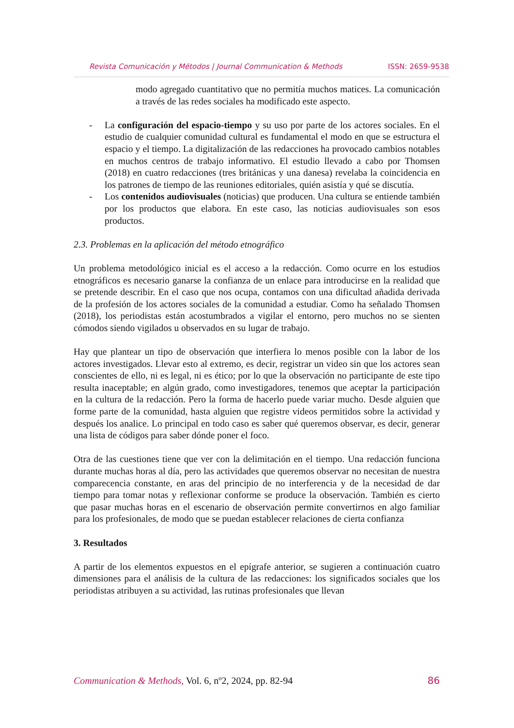Revista Comunicación y Métodos | Journal Communication & Methods ISSN: 2659-9538
modo agregado cuantitativo que no permitía muchos matices. La comunicación a través de las redes sociales ha modificado este aspecto.
- La configuración del espacio-tiempo y su uso por parte de los actores sociales. En el estudio de cualquier comunidad cultural es fundamental el modo en que se estructura el espacio y el tiempo. La digitalización de las redacciones ha provocado cambios notables en muchos centros de trabajo informativo. El estudio llevado a cabo por Thomsen (2018) en cuatro redacciones (tres británicas y una danesa) revelaba la coincidencia en los patrones de tiempo de las reuniones editoriales, quién asistía y qué se discutía.
- Los contenidos audiovisuales (noticias) que producen. Una cultura se entiende también por los productos que elabora. En este caso, las noticias audiovisuales son esos productos.
2.3. Problemas en la aplicación del método etnográfico
Un problema metodológico inicial es el acceso a la redacción. Como ocurre en los estudios etnográficos es necesario ganarse la confianza de un enlace para introducirse en la realidad que se pretende describir. En el caso que nos ocupa, contamos con una dificultad añadida derivada de la profesión de los actores sociales de la comunidad a estudiar. Como ha señalado Thomsen (2018), los periodistas están acostumbrados a vigilar el entorno, pero muchos no se sienten cómodos siendo vigilados u observados en su lugar de trabajo.
Hay que plantear un tipo de observación que interfiera lo menos posible con la labor de los actores investigados. Llevar esto al extremo, es decir, registrar un video sin que los actores sean conscientes de ello, ni es legal, ni es ético; por lo que la observación no participante de este tipo resulta inaceptable; en algún grado, como investigadores, tenemos que aceptar la participación en la cultura de la redacción. Pero la forma de hacerlo puede variar mucho. Desde alguien que forme parte de la comunidad, hasta alguien que registre videos permitidos sobre la actividad y después los analice. Lo principal en todo caso es saber qué queremos observar, es decir, generar una lista de códigos para saber dónde poner el foco.
Otra de las cuestiones tiene que ver con la delimitación en el tiempo. Una redacción funciona durante muchas horas al día, pero las actividades que queremos observar no necesitan de nuestra comparecencia constante, en aras del principio de no interferencia y de la necesidad de dar tiempo para tomar notas y reflexionar conforme se produce la observación. También es cierto que pasar muchas horas en el escenario de observación permite convertirnos en algo familiar para los profesionales, de modo que se puedan establecer relaciones de cierta confianza
3. Resultados
A partir de los elementos expuestos en el epígrafe anterior, se sugieren a continuación cuatro dimensiones para el análisis de la cultura de las redacciones: los significados sociales que los periodistas atribuyen a su actividad, las rutinas profesionales que llevan
Communication & Methods, Vol. 6, nº2, 2024, pp. 82-94 86